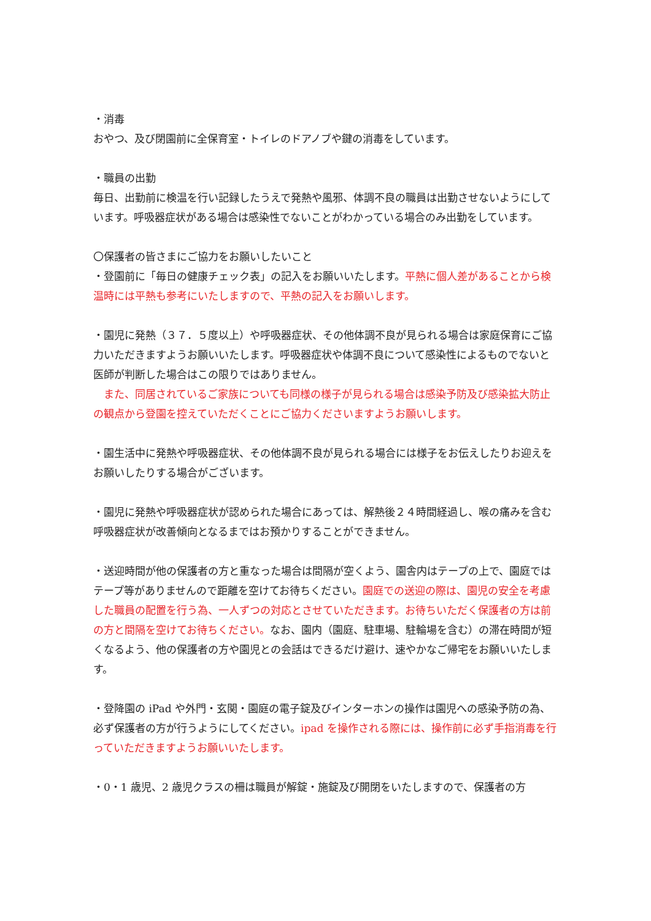・消毒
おやつ、及び閉園前に全保育室・トイレのドアノブや鍵の消毒をしています。
・職員の出勤
毎日、出勤前に検温を行い記録したうえで発熱や風邪、体調不良の職員は出勤させないようにしています。呼吸器症状がある場合は感染性でないことがわかっている場合のみ出勤をしています。
〇保護者の皆さまにご協力をお願いしたいこと
・登園前に「毎日の健康チェック表」の記入をお願いいたします。平熱に個人差があることから検温時には平熱も参考にいたしますので、平熱の記入をお願いします。
・園児に発熱（３７．５度以上）や呼吸器症状、その他体調不良が見られる場合は家庭保育にご協力いただきますようお願いいたします。呼吸器症状や体調不良について感染性によるものでないと医師が判断した場合はこの限りではありません。
　また、同居されているご家族についても同様の様子が見られる場合は感染予防及び感染拡大防止の観点から登園を控えていただくことにご協力くださいますようお願いします。
・園生活中に発熱や呼吸器症状、その他体調不良が見られる場合には様子をお伝えしたりお迎えをお願いしたりする場合がございます。
・園児に発熱や呼吸器症状が認められた場合にあっては、解熱後２４時間経過し、喉の痛みを含む呼吸器症状が改善傾向となるまではお預かりすることができません。
・送迎時間が他の保護者の方と重なった場合は間隔が空くよう、園舎内はテープの上で、園庭ではテープ等がありませんので距離を空けてお待ちください。園庭での送迎の際は、園児の安全を考慮した職員の配置を行う為、一人ずつの対応とさせていただきます。お待ちいただく保護者の方は前の方と間隔を空けてお待ちください。なお、園内（園庭、駐車場、駐輪場を含む）の滞在時間が短くなるよう、他の保護者の方や園児との会話はできるだけ避け、速やかなご帰宅をお願いいたします。
・登降園の iPad や外門・玄関・園庭の電子錠及びインターホンの操作は園児への感染予防の為、必ず保護者の方が行うようにしてください。ipad を操作される際には、操作前に必ず手指消毒を行っていただきますようお願いいたします。
・0・1 歳児、2 歳児クラスの柵は職員が解錠・施錠及び開閉をいたしますので、保護者の方